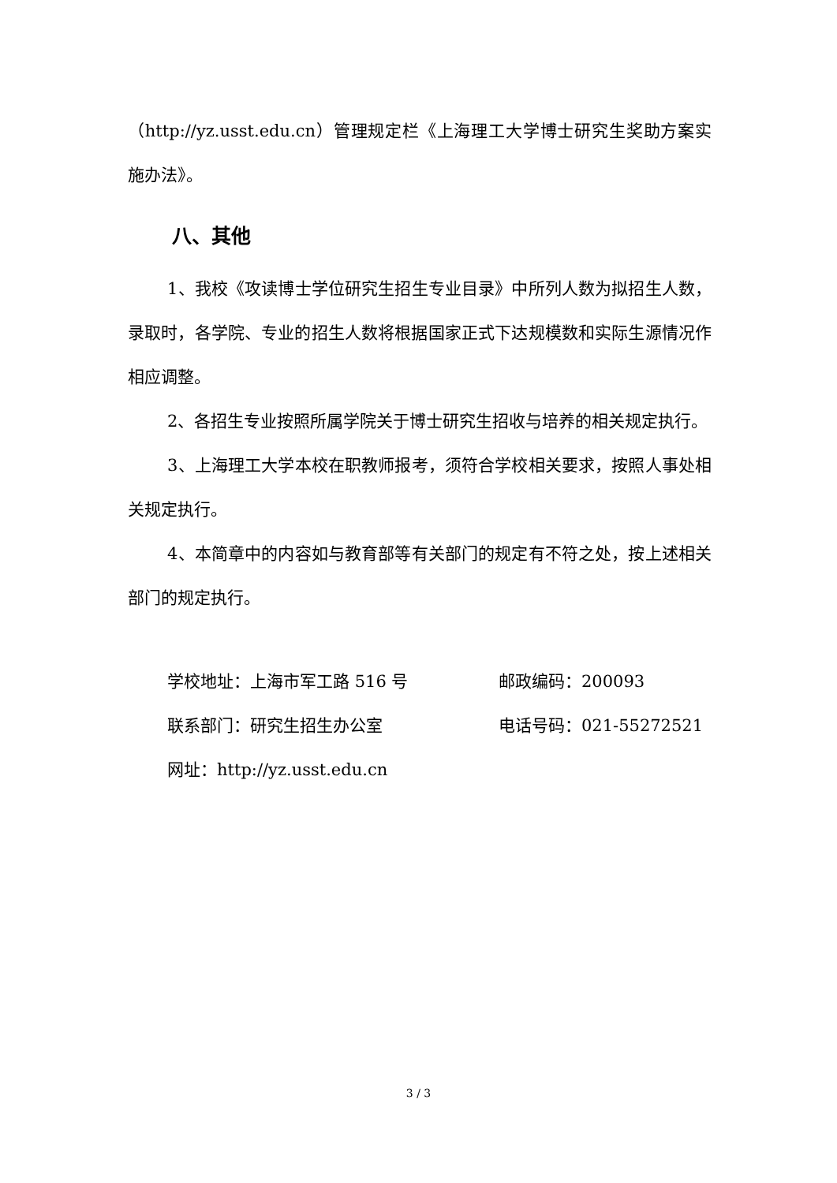（http://yz.usst.edu.cn）管理规定栏《上海理工大学博士研究生奖助方案实施办法》。
八、其他
1、我校《攻读博士学位研究生招生专业目录》中所列人数为拟招生人数，录取时，各学院、专业的招生人数将根据国家正式下达规模数和实际生源情况作相应调整。
2、各招生专业按照所属学院关于博士研究生招收与培养的相关规定执行。
3、上海理工大学本校在职教师报考，须符合学校相关要求，按照人事处相关规定执行。
4、本简章中的内容如与教育部等有关部门的规定有不符之处，按上述相关部门的规定执行。
学校地址：上海市军工路 516 号 邮政编码：200093
联系部门：研究生招生办公室 电话号码：021-55272521
网址：http://yz.usst.edu.cn
3 / 3